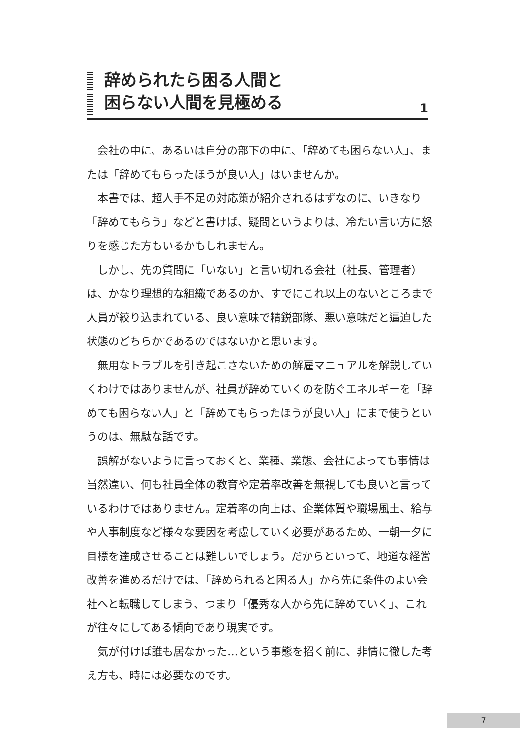辞められたら困る人間と
困らない人間を見極める
1
会社の中に、あるいは自分の部下の中に、「辞めても困らない人」、または「辞めてもらったほうが良い人」はいませんか。
本書では、超人手不足の対応策が紹介されるはずなのに、いきなり「辞めてもらう」などと書けば、疑問というよりは、冷たい言い方に怒りを感じた方もいるかもしれません。
しかし、先の質問に「いない」と言い切れる会社（社長、管理者）は、かなり理想的な組織であるのか、すでにこれ以上のないところまで人員が絞り込まれている、良い意味で精鋭部隊、悪い意味だと逼迫した状態のどちらかであるのではないかと思います。
無用なトラブルを引き起こさないための解雇マニュアルを解説していくわけではありませんが、社員が辞めていくのを防ぐエネルギーを「辞めても困らない人」と「辞めてもらったほうが良い人」にまで使うというのは、無駄な話です。
誤解がないように言っておくと、業種、業態、会社によっても事情は当然違い、何も社員全体の教育や定着率改善を無視しても良いと言っているわけではありません。定着率の向上は、企業体質や職場風土、給与や人事制度など様々な要因を考慮していく必要があるため、一朝一夕に目標を達成させることは難しいでしょう。だからといって、地道な経営改善を進めるだけでは、「辞められると困る人」から先に条件のよい会社へと転職してしまう、つまり「優秀な人から先に辞めていく」、これが往々にしてある傾向であり現実です。
気が付けば誰も居なかった…という事態を招く前に、非情に徹した考え方も、時には必要なのです。
7